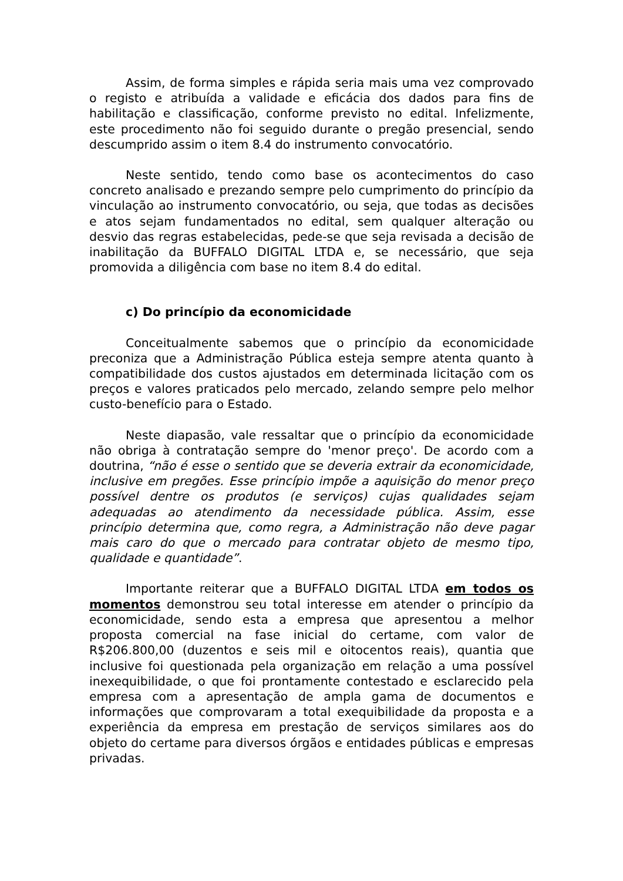Assim, de forma simples e rápida seria mais uma vez comprovado o registo e atribuída a validade e eficácia dos dados para fins de habilitação e classificação, conforme previsto no edital. Infelizmente, este procedimento não foi seguido durante o pregão presencial, sendo descumprido assim o item 8.4 do instrumento convocatório.
Neste sentido, tendo como base os acontecimentos do caso concreto analisado e prezando sempre pelo cumprimento do princípio da vinculação ao instrumento convocatório, ou seja, que todas as decisões e atos sejam fundamentados no edital, sem qualquer alteração ou desvio das regras estabelecidas, pede-se que seja revisada a decisão de inabilitação da BUFFALO DIGITAL LTDA e, se necessário, que seja promovida a diligência com base no item 8.4 do edital.
c) Do princípio da economicidade
Conceitualmente sabemos que o princípio da economicidade preconiza que a Administração Pública esteja sempre atenta quanto à compatibilidade dos custos ajustados em determinada licitação com os preços e valores praticados pelo mercado, zelando sempre pelo melhor custo-benefício para o Estado.
Neste diapasão, vale ressaltar que o princípio da economicidade não obriga à contratação sempre do 'menor preço'. De acordo com a doutrina, “não é esse o sentido que se deveria extrair da economicidade, inclusive em pregões. Esse princípio impõe a aquisição do menor preço possível dentre os produtos (e serviços) cujas qualidades sejam adequadas ao atendimento da necessidade pública. Assim, esse princípio determina que, como regra, a Administração não deve pagar mais caro do que o mercado para contratar objeto de mesmo tipo, qualidade e quantidade”.
Importante reiterar que a BUFFALO DIGITAL LTDA em todos os momentos demonstrou seu total interesse em atender o princípio da economicidade, sendo esta a empresa que apresentou a melhor proposta comercial na fase inicial do certame, com valor de R$206.800,00 (duzentos e seis mil e oitocentos reais), quantia que inclusive foi questionada pela organização em relação a uma possível inexequibilidade, o que foi prontamente contestado e esclarecido pela empresa com a apresentação de ampla gama de documentos e informações que comprovaram a total exequibilidade da proposta e a experiência da empresa em prestação de serviços similares aos do objeto do certame para diversos órgãos e entidades públicas e empresas privadas.